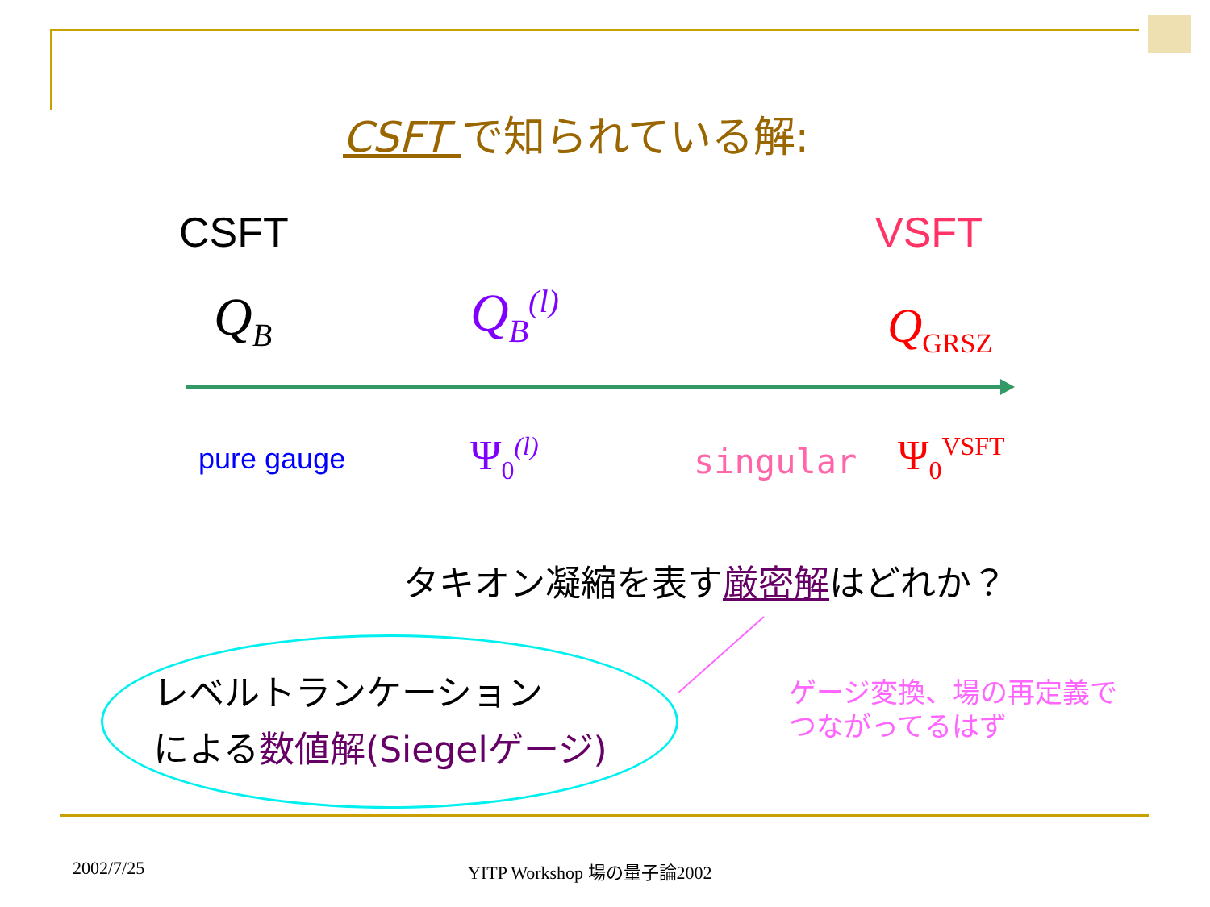CSFT で知られている解:
CSFT VSFT
Q<sub>B</sub> Q<sub>B</sub><sup>(l)</sup> Q<sub>GRSZ</sub>
pure gauge Ψ<sub>0</sub><sup>(l)</sup> singular Ψ<sub>0</sub><sup>VSFT</sup>
タキオン凝縮を表す厳密解はどれか？
レベルトランケーション
による数値解(Siegelゲージ)
ゲージ変換、場の再定義で
つながってるはず
2002/7/25 YITP Workshop 場の量子論2002